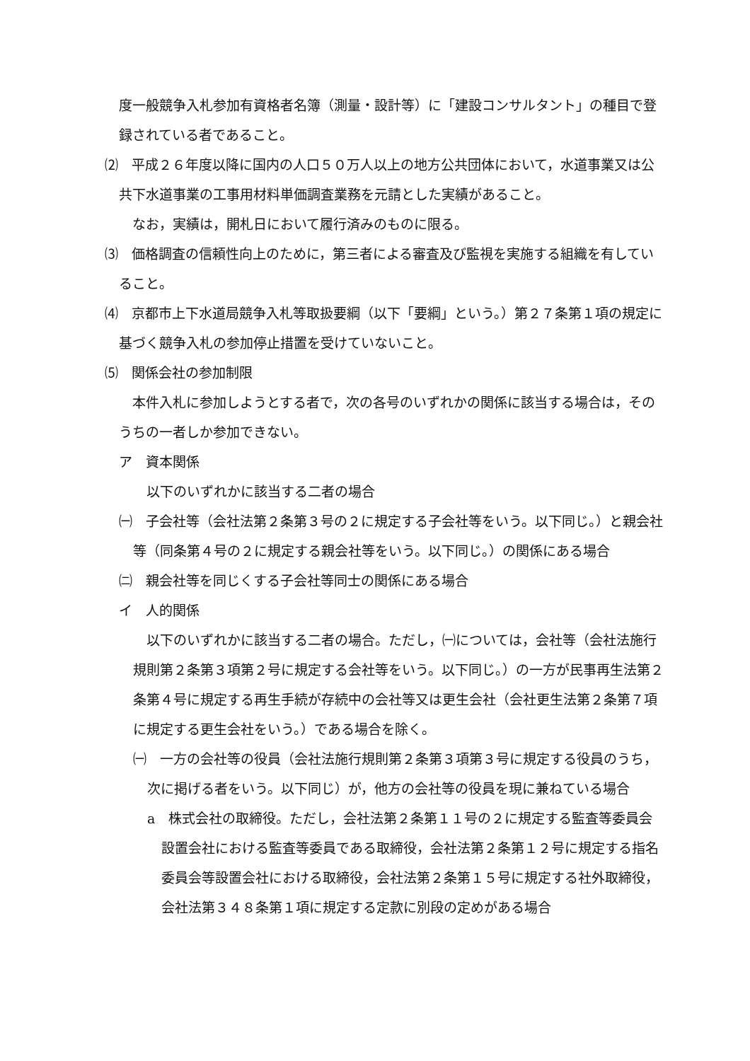度一般競争入札参加有資格者名簿（測量・設計等）に「建設コンサルタント」の種目で登録されている者であること。
⑵　平成２６年度以降に国内の人口５０万人以上の地方公共団体において，水道事業又は公共下水道事業の工事用材料単価調査業務を元請とした実績があること。
　なお，実績は，開札日において履行済みのものに限る。
⑶　価格調査の信頼性向上のために，第三者による審査及び監視を実施する組織を有していること。
⑷　京都市上下水道局競争入札等取扱要綱（以下「要綱」という。）第２７条第１項の規定に基づく競争入札の参加停止措置を受けていないこと。
⑸　関係会社の参加制限
　本件入札に参加しようとする者で，次の各号のいずれかの関係に該当する場合は，そのうちの一者しか参加できない。
ア　資本関係
　以下のいずれかに該当する二者の場合
㈠　子会社等（会社法第２条第３号の２に規定する子会社等をいう。以下同じ。）と親会社等（同条第４号の２に規定する親会社等をいう。以下同じ。）の関係にある場合
㈡　親会社等を同じくする子会社等同士の関係にある場合
イ　人的関係
　以下のいずれかに該当する二者の場合。ただし，㈠については，会社等（会社法施行規則第２条第３項第２号に規定する会社等をいう。以下同じ。）の一方が民事再生法第２条第４号に規定する再生手続が存続中の会社等又は更生会社（会社更生法第２条第７項に規定する更生会社をいう。）である場合を除く。
㈠　一方の会社等の役員（会社法施行規則第２条第３項第３号に規定する役員のうち，次に掲げる者をいう。以下同じ）が，他方の会社等の役員を現に兼ねている場合
a　株式会社の取締役。ただし，会社法第２条第１１号の２に規定する監査等委員会設置会社における監査等委員である取締役，会社法第２条第１２号に規定する指名委員会等設置会社における取締役，会社法第２条第１５号に規定する社外取締役，会社法第３４８条第１項に規定する定款に別段の定めがある場合